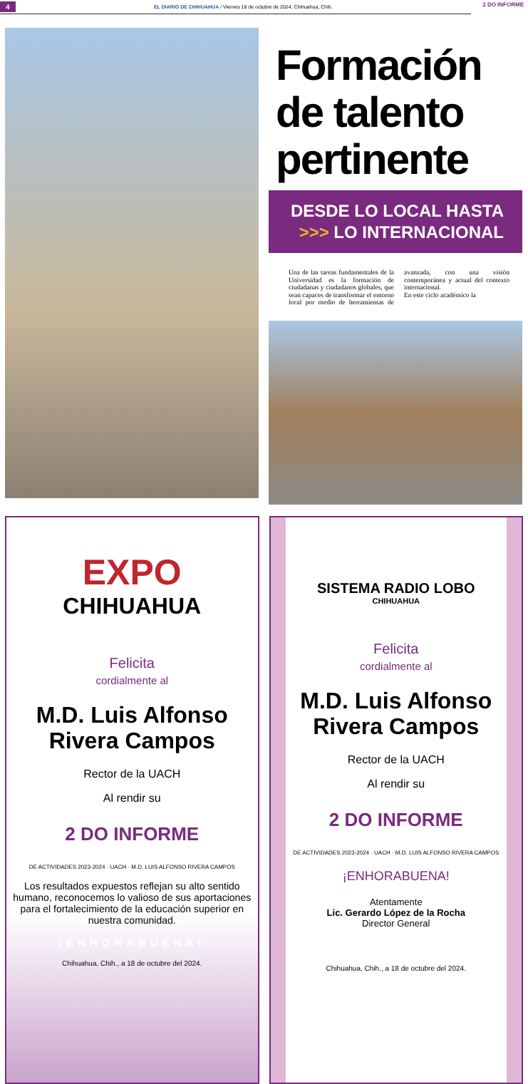4 EL DIARIO DE CHIHUAHUA / Viernes 18 de octubre de 2024, Chihuahua, Chih.
2 DO INFORME
Formación de talento pertinente
DESDE LO LOCAL HASTA
>>> LO INTERNACIONAL
Una de las tareas fundamentales de la Universidad es la formación de ciudadanas y ciudadanos globales, que sean capaces de transformar el entorno local por medio de herramientas de avanzada, con una visión contemporánea y actual del contexto internacional.
En este ciclo académico la
EXPO
CHIHUAHUA
Felicita
cordialmente al
M.D. Luis Alfonso Rivera Campos
Rector de la UACH
Al rendir su
2 DO INFORME
DE ACTIVIDADES 2023-2024 · UACH · M.D. LUIS ALFONSO RIVERA CAMPOS
Los resultados expuestos reflejan su alto sentido humano, reconocemos lo valioso de sus aportaciones para el fortalecimiento de la educación superior en nuestra comunidad.
¡ENHORABUENA!
Chihuahua, Chih., a 18 de octubre del 2024.
SISTEMA RADIO LOBO
CHIHUAHUA
Felicita
cordialmente al
M.D. Luis Alfonso Rivera Campos
Rector de la UACH
Al rendir su
2 DO INFORME
DE ACTIVIDADES 2023-2024 · UACH · M.D. LUIS ALFONSO RIVERA CAMPOS
¡ENHORABUENA!
Atentamente
Lic. Gerardo López de la Rocha
Director General
Chihuahua, Chih., a 18 de octubre del 2024.